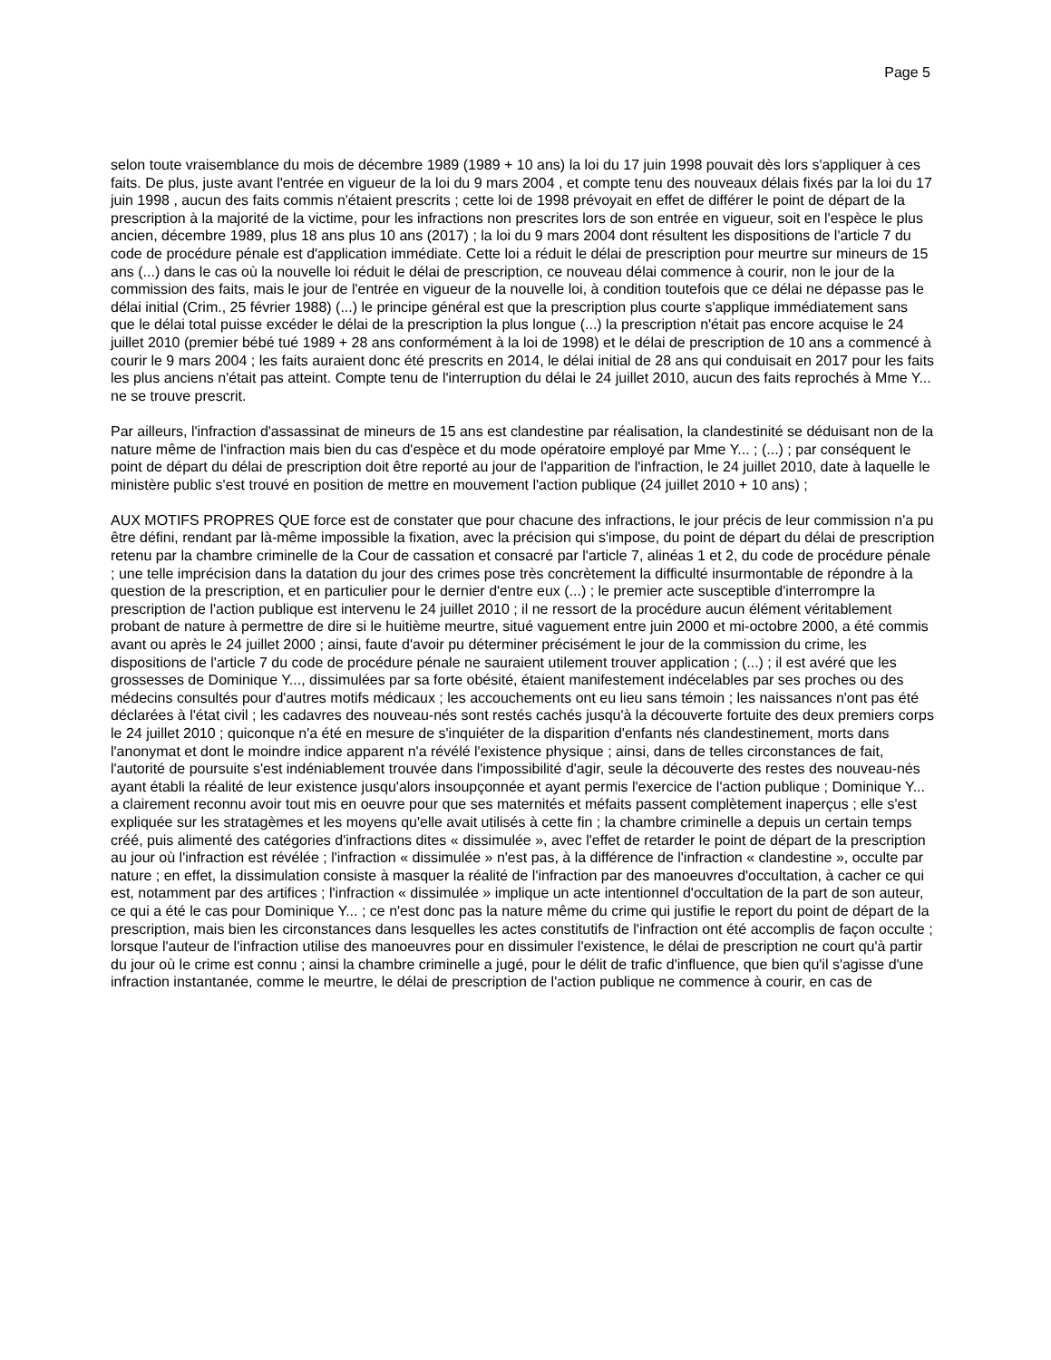Page 5
selon toute vraisemblance du mois de décembre 1989 (1989 + 10 ans) la loi du 17 juin 1998 pouvait dès lors s'appliquer à ces faits. De plus, juste avant l'entrée en vigueur de la loi du 9 mars 2004 , et compte tenu des nouveaux délais fixés par la loi du 17 juin 1998 , aucun des faits commis n'étaient prescrits ; cette loi de 1998 prévoyait en effet de différer le point de départ de la prescription à la majorité de la victime, pour les infractions non prescrites lors de son entrée en vigueur, soit en l'espèce le plus ancien, décembre 1989, plus 18 ans plus 10 ans (2017) ; la loi du 9 mars 2004 dont résultent les dispositions de l'article 7 du code de procédure pénale est d'application immédiate. Cette loi a réduit le délai de prescription pour meurtre sur mineurs de 15 ans (...) dans le cas où la nouvelle loi réduit le délai de prescription, ce nouveau délai commence à courir, non le jour de la commission des faits, mais le jour de l'entrée en vigueur de la nouvelle loi, à condition toutefois que ce délai ne dépasse pas le délai initial (Crim., 25 février 1988) (...) le principe général est que la prescription plus courte s'applique immédiatement sans que le délai total puisse excéder le délai de la prescription la plus longue (...) la prescription n'était pas encore acquise le 24 juillet 2010 (premier bébé tué 1989 + 28 ans conformément à la loi de 1998) et le délai de prescription de 10 ans a commencé à courir le 9 mars 2004 ; les faits auraient donc été prescrits en 2014, le délai initial de 28 ans qui conduisait en 2017 pour les faits les plus anciens n'était pas atteint. Compte tenu de l'interruption du délai le 24 juillet 2010, aucun des faits reprochés à Mme Y... ne se trouve prescrit.
Par ailleurs, l'infraction d'assassinat de mineurs de 15 ans est clandestine par réalisation, la clandestinité se déduisant non de la nature même de l'infraction mais bien du cas d'espèce et du mode opératoire employé par Mme Y... ; (...) ; par conséquent le point de départ du délai de prescription doit être reporté au jour de l'apparition de l'infraction, le 24 juillet 2010, date à laquelle le ministère public s'est trouvé en position de mettre en mouvement l'action publique (24 juillet 2010 + 10 ans) ;
AUX MOTIFS PROPRES QUE force est de constater que pour chacune des infractions, le jour précis de leur commission n'a pu être défini, rendant par là-même impossible la fixation, avec la précision qui s'impose, du point de départ du délai de prescription retenu par la chambre criminelle de la Cour de cassation et consacré par l'article 7, alinéas 1 et 2, du code de procédure pénale ; une telle imprécision dans la datation du jour des crimes pose très concrètement la difficulté insurmontable de répondre à la question de la prescription, et en particulier pour le dernier d'entre eux (...) ; le premier acte susceptible d'interrompre la prescription de l'action publique est intervenu le 24 juillet 2010 ; il ne ressort de la procédure aucun élément véritablement probant de nature à permettre de dire si le huitième meurtre, situé vaguement entre juin 2000 et mi-octobre 2000, a été commis avant ou après le 24 juillet 2000 ; ainsi, faute d'avoir pu déterminer précisément le jour de la commission du crime, les dispositions de l'article 7 du code de procédure pénale ne sauraient utilement trouver application ; (...) ; il est avéré que les grossesses de Dominique Y..., dissimulées par sa forte obésité, étaient manifestement indécelables par ses proches ou des médecins consultés pour d'autres motifs médicaux ; les accouchements ont eu lieu sans témoin ; les naissances n'ont pas été déclarées à l'état civil ; les cadavres des nouveau-nés sont restés cachés jusqu'à la découverte fortuite des deux premiers corps le 24 juillet 2010 ; quiconque n'a été en mesure de s'inquiéter de la disparition d'enfants nés clandestinement, morts dans l'anonymat et dont le moindre indice apparent n'a révélé l'existence physique ; ainsi, dans de telles circonstances de fait, l'autorité de poursuite s'est indéniablement trouvée dans l'impossibilité d'agir, seule la découverte des restes des nouveau-nés ayant établi la réalité de leur existence jusqu'alors insoupçonnée et ayant permis l'exercice de l'action publique ; Dominique Y... a clairement reconnu avoir tout mis en oeuvre pour que ses maternités et méfaits passent complètement inaperçus ; elle s'est expliquée sur les stratagèmes et les moyens qu'elle avait utilisés à cette fin ; la chambre criminelle a depuis un certain temps créé, puis alimenté des catégories d'infractions dites « dissimulée », avec l'effet de retarder le point de départ de la prescription au jour où l'infraction est révélée ; l'infraction « dissimulée » n'est pas, à la différence de l'infraction « clandestine », occulte par nature ; en effet, la dissimulation consiste à masquer la réalité de l'infraction par des manoeuvres d'occultation, à cacher ce qui est, notamment par des artifices ; l'infraction « dissimulée » implique un acte intentionnel d'occultation de la part de son auteur, ce qui a été le cas pour Dominique Y... ; ce n'est donc pas la nature même du crime qui justifie le report du point de départ de la prescription, mais bien les circonstances dans lesquelles les actes constitutifs de l'infraction ont été accomplis de façon occulte ; lorsque l'auteur de l'infraction utilise des manoeuvres pour en dissimuler l'existence, le délai de prescription ne court qu'à partir du jour où le crime est connu ; ainsi la chambre criminelle a jugé, pour le délit de trafic d'influence, que bien qu'il s'agisse d'une infraction instantanée, comme le meurtre, le délai de prescription de l'action publique ne commence à courir, en cas de